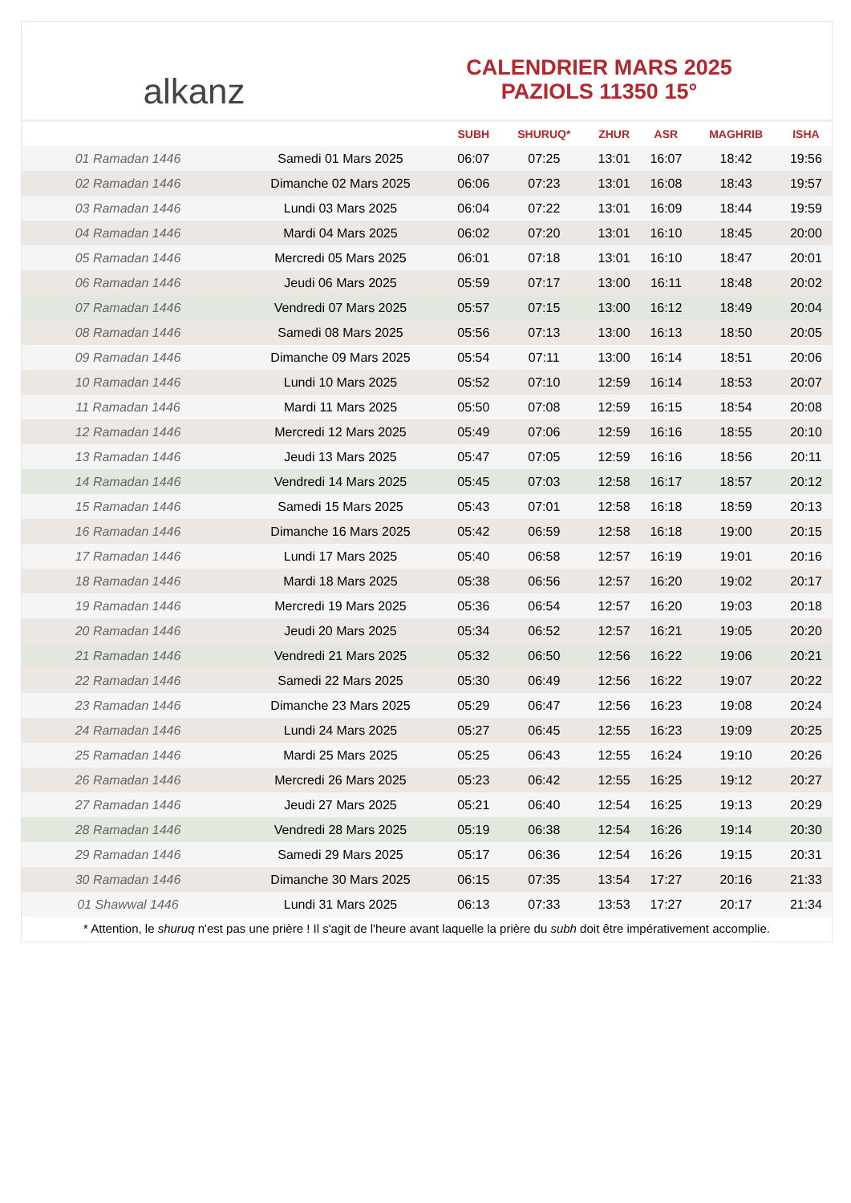alkanz
CALENDRIER MARS 2025
PAZIOLS 11350 15°
| | | SUBH | SHURUQ* | ZHUR | ASR | MAGHRIB | ISHA |
| --- | --- | --- | --- | --- | --- | --- | --- |
| 01 Ramadan 1446 | Samedi 01 Mars 2025 | 06:07 | 07:25 | 13:01 | 16:07 | 18:42 | 19:56 |
| 02 Ramadan 1446 | Dimanche 02 Mars 2025 | 06:06 | 07:23 | 13:01 | 16:08 | 18:43 | 19:57 |
| 03 Ramadan 1446 | Lundi 03 Mars 2025 | 06:04 | 07:22 | 13:01 | 16:09 | 18:44 | 19:59 |
| 04 Ramadan 1446 | Mardi 04 Mars 2025 | 06:02 | 07:20 | 13:01 | 16:10 | 18:45 | 20:00 |
| 05 Ramadan 1446 | Mercredi 05 Mars 2025 | 06:01 | 07:18 | 13:01 | 16:10 | 18:47 | 20:01 |
| 06 Ramadan 1446 | Jeudi 06 Mars 2025 | 05:59 | 07:17 | 13:00 | 16:11 | 18:48 | 20:02 |
| 07 Ramadan 1446 | Vendredi 07 Mars 2025 | 05:57 | 07:15 | 13:00 | 16:12 | 18:49 | 20:04 |
| 08 Ramadan 1446 | Samedi 08 Mars 2025 | 05:56 | 07:13 | 13:00 | 16:13 | 18:50 | 20:05 |
| 09 Ramadan 1446 | Dimanche 09 Mars 2025 | 05:54 | 07:11 | 13:00 | 16:14 | 18:51 | 20:06 |
| 10 Ramadan 1446 | Lundi 10 Mars 2025 | 05:52 | 07:10 | 12:59 | 16:14 | 18:53 | 20:07 |
| 11 Ramadan 1446 | Mardi 11 Mars 2025 | 05:50 | 07:08 | 12:59 | 16:15 | 18:54 | 20:08 |
| 12 Ramadan 1446 | Mercredi 12 Mars 2025 | 05:49 | 07:06 | 12:59 | 16:16 | 18:55 | 20:10 |
| 13 Ramadan 1446 | Jeudi 13 Mars 2025 | 05:47 | 07:05 | 12:59 | 16:16 | 18:56 | 20:11 |
| 14 Ramadan 1446 | Vendredi 14 Mars 2025 | 05:45 | 07:03 | 12:58 | 16:17 | 18:57 | 20:12 |
| 15 Ramadan 1446 | Samedi 15 Mars 2025 | 05:43 | 07:01 | 12:58 | 16:18 | 18:59 | 20:13 |
| 16 Ramadan 1446 | Dimanche 16 Mars 2025 | 05:42 | 06:59 | 12:58 | 16:18 | 19:00 | 20:15 |
| 17 Ramadan 1446 | Lundi 17 Mars 2025 | 05:40 | 06:58 | 12:57 | 16:19 | 19:01 | 20:16 |
| 18 Ramadan 1446 | Mardi 18 Mars 2025 | 05:38 | 06:56 | 12:57 | 16:20 | 19:02 | 20:17 |
| 19 Ramadan 1446 | Mercredi 19 Mars 2025 | 05:36 | 06:54 | 12:57 | 16:20 | 19:03 | 20:18 |
| 20 Ramadan 1446 | Jeudi 20 Mars 2025 | 05:34 | 06:52 | 12:57 | 16:21 | 19:05 | 20:20 |
| 21 Ramadan 1446 | Vendredi 21 Mars 2025 | 05:32 | 06:50 | 12:56 | 16:22 | 19:06 | 20:21 |
| 22 Ramadan 1446 | Samedi 22 Mars 2025 | 05:30 | 06:49 | 12:56 | 16:22 | 19:07 | 20:22 |
| 23 Ramadan 1446 | Dimanche 23 Mars 2025 | 05:29 | 06:47 | 12:56 | 16:23 | 19:08 | 20:24 |
| 24 Ramadan 1446 | Lundi 24 Mars 2025 | 05:27 | 06:45 | 12:55 | 16:23 | 19:09 | 20:25 |
| 25 Ramadan 1446 | Mardi 25 Mars 2025 | 05:25 | 06:43 | 12:55 | 16:24 | 19:10 | 20:26 |
| 26 Ramadan 1446 | Mercredi 26 Mars 2025 | 05:23 | 06:42 | 12:55 | 16:25 | 19:12 | 20:27 |
| 27 Ramadan 1446 | Jeudi 27 Mars 2025 | 05:21 | 06:40 | 12:54 | 16:25 | 19:13 | 20:29 |
| 28 Ramadan 1446 | Vendredi 28 Mars 2025 | 05:19 | 06:38 | 12:54 | 16:26 | 19:14 | 20:30 |
| 29 Ramadan 1446 | Samedi 29 Mars 2025 | 05:17 | 06:36 | 12:54 | 16:26 | 19:15 | 20:31 |
| 30 Ramadan 1446 | Dimanche 30 Mars 2025 | 06:15 | 07:35 | 13:54 | 17:27 | 20:16 | 21:33 |
| 01 Shawwal 1446 | Lundi 31 Mars 2025 | 06:13 | 07:33 | 13:53 | 17:27 | 20:17 | 21:34 |
* Attention, le shuruq n'est pas une prière ! Il s'agit de l'heure avant laquelle la prière du subh doit être impérativement accomplie.